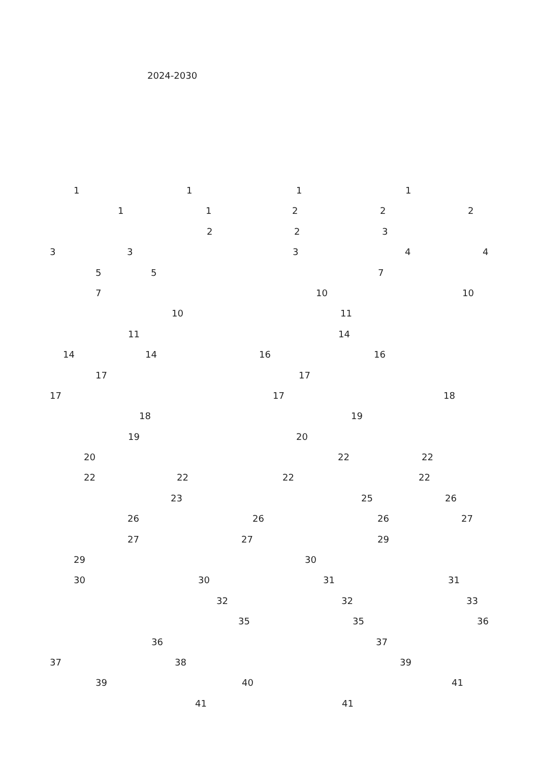2024-2030
1 1 1 1
1 1 2 2 2
2 2 3
3 3 3 4 4
5 5 7
7 10 10
10 11
11 14
14 14 16 16
17 17
17 17 18
18 19
19 20
20 22 22
22 22 22 22
23 25 26
26 26 26 27
27 27 29
29 30
30 30 31 31
32 32 33
35 35 36
36 37
37 38 39
39 40 41
41 41